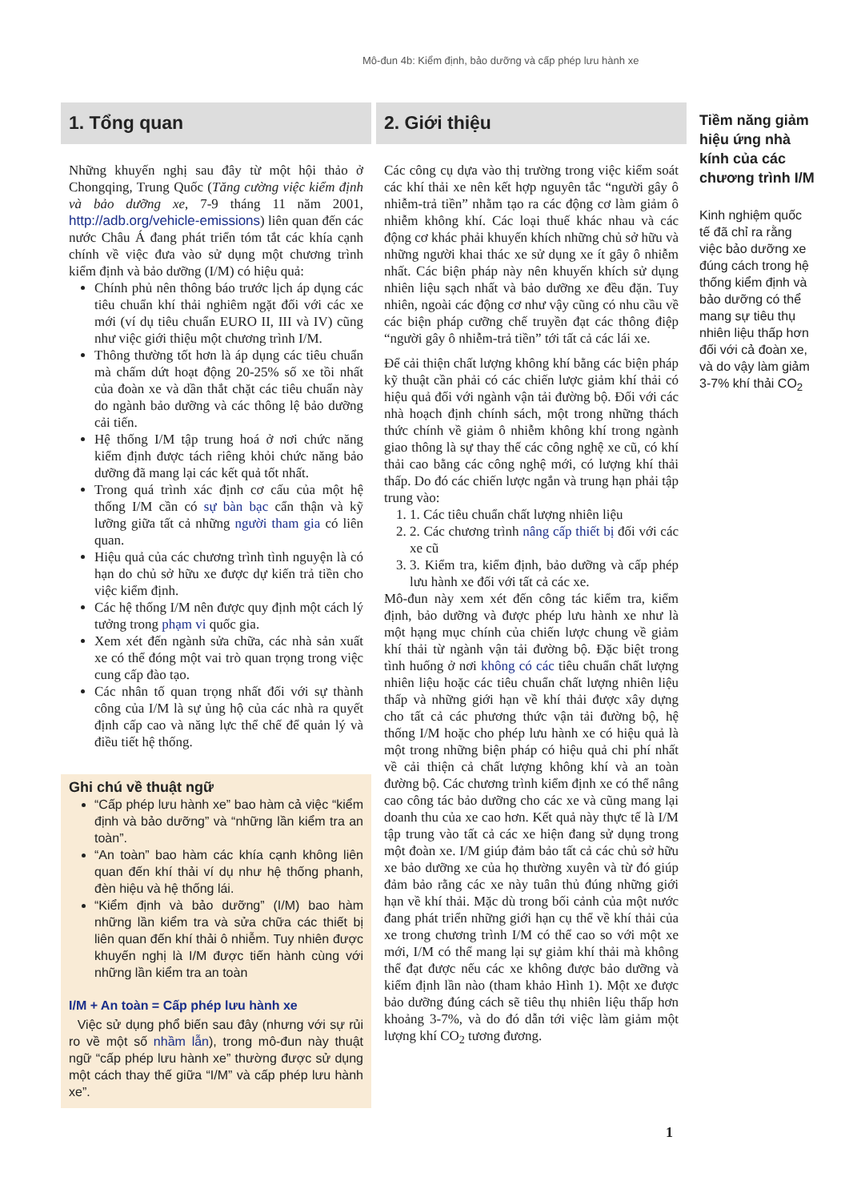Mô-đun 4b: Kiểm định, bảo dưỡng và cấp phép lưu hành xe
1. Tổng quan
Những khuyến nghị sau đây từ một hội thảo ở Chongqing, Trung Quốc (Tăng cường việc kiểm định và bảo dưỡng xe, 7-9 tháng 11 năm 2001, http://adb.org/vehicle-emissions) liên quan đến các nước Châu Á đang phát triển tóm tắt các khía cạnh chính về việc đưa vào sử dụng một chương trình kiểm định và bảo dưỡng (I/M) có hiệu quả:
Chính phủ nên thông báo trước lịch áp dụng các tiêu chuẩn khí thải nghiêm ngặt đối với các xe mới (ví dụ tiêu chuẩn EURO II, III và IV) cũng như việc giới thiệu một chương trình I/M.
Thông thường tốt hơn là áp dụng các tiêu chuẩn mà chấm dứt hoạt động 20-25% số xe tồi nhất của đoàn xe và dần thắt chặt các tiêu chuẩn này do ngành bảo dưỡng và các thông lệ bảo dưỡng cải tiến.
Hệ thống I/M tập trung hoá ở nơi chức năng kiểm định được tách riêng khỏi chức năng bảo dưỡng đã mang lại các kết quả tốt nhất.
Trong quá trình xác định cơ cấu của một hệ thống I/M cần có sự bàn bạc cẩn thận và kỹ lưỡng giữa tất cả những người tham gia có liên quan.
Hiệu quả của các chương trình tình nguyện là có hạn do chủ sở hữu xe được dự kiến trả tiền cho việc kiểm định.
Các hệ thống I/M nên được quy định một cách lý tưởng trong phạm vi quốc gia.
Xem xét đến ngành sửa chữa, các nhà sản xuất xe có thể đóng một vai trò quan trọng trong việc cung cấp đào tạo.
Các nhân tố quan trọng nhất đối với sự thành công của I/M là sự ủng hộ của các nhà ra quyết định cấp cao và năng lực thể chế để quản lý và điều tiết hệ thống.
Ghi chú về thuật ngữ
“Cấp phép lưu hành xe” bao hàm cả việc “kiểm định và bảo dưỡng” và “những lần kiểm tra an toàn”.
“An toàn” bao hàm các khía cạnh không liên quan đến khí thải ví dụ như hệ thống phanh, đèn hiệu và hệ thống lái.
“Kiểm định và bảo dưỡng” (I/M) bao hàm những lần kiểm tra và sửa chữa các thiết bị liên quan đến khí thải ô nhiễm. Tuy nhiên được khuyến nghị là I/M được tiến hành cùng với những lần kiểm tra an toàn
I/M + An toàn = Cấp phép lưu hành xe
Việc sử dụng phổ biến sau đây (nhưng với sự rủi ro về một số nhầm lẫn), trong mô-đun này thuật ngữ “cấp phép lưu hành xe” thường được sử dụng một cách thay thế giữa “I/M” và cấp phép lưu hành xe”.
2. Giới thiệu
Các công cụ dựa vào thị trường trong việc kiểm soát các khí thải xe nên kết hợp nguyên tắc “người gây ô nhiễm-trả tiền” nhằm tạo ra các động cơ làm giảm ô nhiễm không khí. Các loại thuế khác nhau và các động cơ khác phải khuyến khích những chủ sở hữu và những người khai thác xe sử dụng xe ít gây ô nhiễm nhất. Các biện pháp này nên khuyến khích sử dụng nhiên liệu sạch nhất và bảo dưỡng xe đều đặn. Tuy nhiên, ngoài các động cơ như vậy cũng có nhu cầu về các biện pháp cưỡng chế truyền đạt các thông điệp “người gây ô nhiễm-trả tiền” tới tất cả các lái xe.
Để cải thiện chất lượng không khí bằng các biện pháp kỹ thuật cần phải có các chiến lược giảm khí thải có hiệu quả đối với ngành vận tải đường bộ. Đối với các nhà hoạch định chính sách, một trong những thách thức chính về giảm ô nhiễm không khí trong ngành giao thông là sự thay thế các công nghệ xe cũ, có khí thải cao bằng các công nghệ mới, có lượng khí thải thấp. Do đó các chiến lược ngắn và trung hạn phải tập trung vào:
1. 1. Các tiêu chuẩn chất lượng nhiên liệu
2. 2. Các chương trình nâng cấp thiết bị đối với các xe cũ
3. 3. Kiểm tra, kiểm định, bảo dưỡng và cấp phép lưu hành xe đối với tất cả các xe.
Mô-đun này xem xét đến công tác kiểm tra, kiểm định, bảo dưỡng và được phép lưu hành xe như là một hạng mục chính của chiến lược chung về giảm khí thải từ ngành vận tải đường bộ. Đặc biệt trong tình huống ở nơi không có các tiêu chuẩn chất lượng nhiên liệu hoặc các tiêu chuẩn chất lượng nhiên liệu thấp và những giới hạn về khí thải được xây dựng cho tất cả các phương thức vận tải đường bộ, hệ thống I/M hoặc cho phép lưu hành xe có hiệu quả là một trong những biện pháp có hiệu quả chi phí nhất về cải thiện cả chất lượng không khí và an toàn đường bộ. Các chương trình kiểm định xe có thể nâng cao công tác bảo dưỡng cho các xe và cũng mang lại doanh thu của xe cao hơn. Kết quả này thực tế là I/M tập trung vào tất cả các xe hiện đang sử dụng trong một đoàn xe. I/M giúp đảm bảo tất cả các chủ sở hữu xe bảo dưỡng xe của họ thường xuyên và từ đó giúp đảm bảo rằng các xe này tuân thủ đúng những giới hạn về khí thải. Mặc dù trong bối cảnh của một nước đang phát triển những giới hạn cụ thể về khí thải của xe trong chương trình I/M có thể cao so với một xe mới, I/M có thể mang lại sự giảm khí thải mà không thể đạt được nếu các xe không được bảo dưỡng và kiểm định lần nào (tham khảo Hình 1). Một xe được bảo dưỡng đúng cách sẽ tiêu thụ nhiên liệu thấp hơn khoảng 3-7%, và do đó dẫn tới việc làm giảm một lượng khí CO<sub>2</sub> tương đương.
Tiềm năng giảm hiệu ứng nhà kính của các chương trình I/M
Kinh nghiệm quốc tế đã chỉ ra rằng việc bảo dưỡng xe đúng cách trong hệ thống kiểm định và bảo dưỡng có thể mang sự tiêu thụ nhiên liệu thấp hơn đối với cả đoàn xe, và do vậy làm giảm 3-7% khí thải CO<sub>2</sub>
1